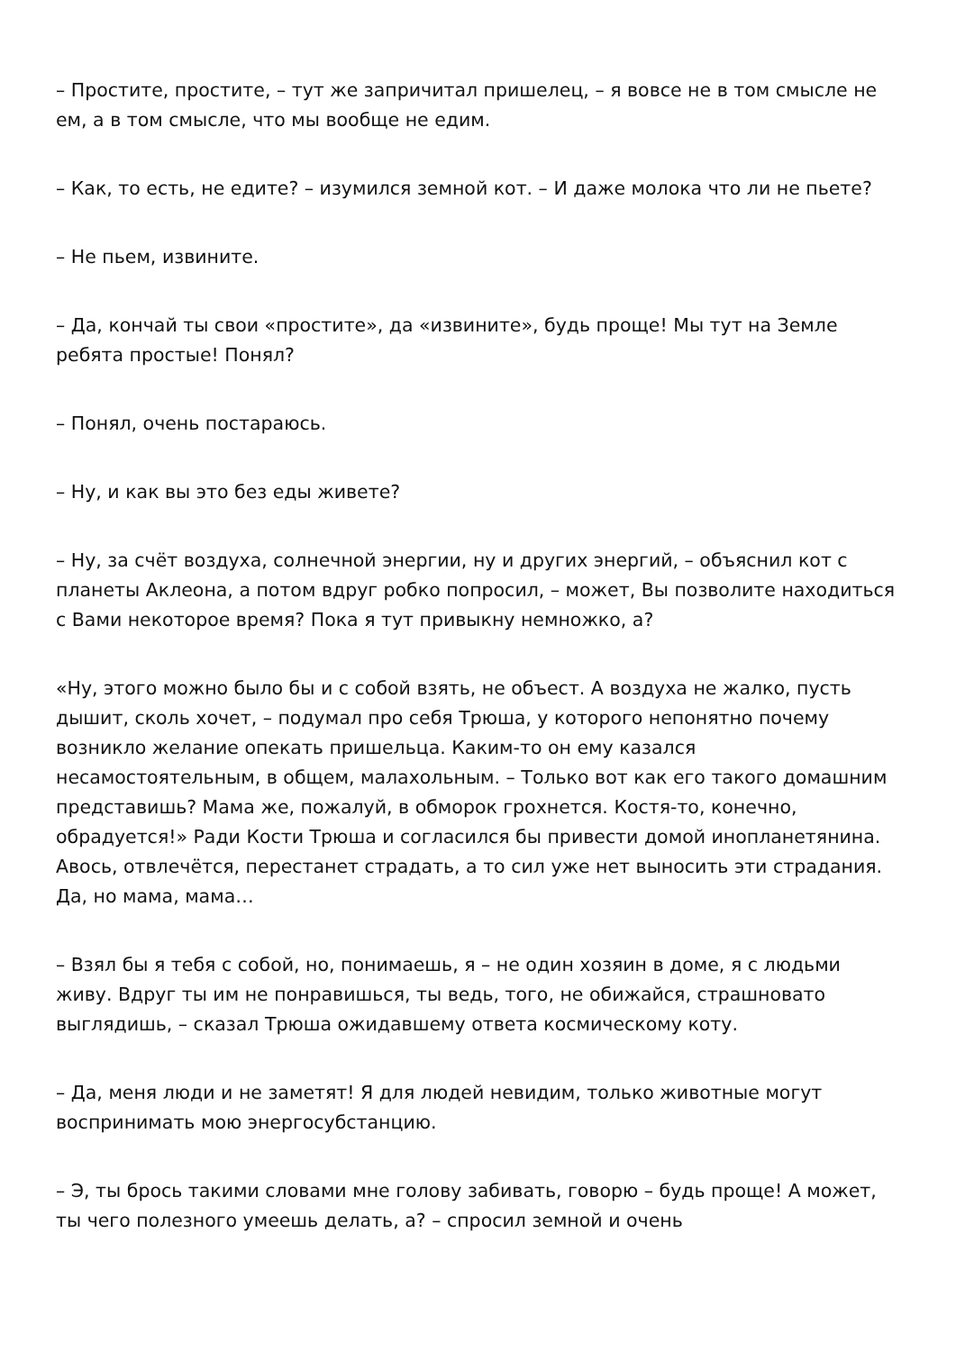– Простите, простите, – тут же запричитал пришелец, – я вовсе не в том смысле не ем, а в том смысле, что мы вообще не едим.
– Как, то есть, не едите? – изумился земной кот. – И даже молока что ли не пьете?
– Не пьем, извините.
– Да, кончай ты свои «простите», да «извините», будь проще! Мы тут на Земле ребята простые! Понял?
– Понял, очень постараюсь.
– Ну, и как вы это без еды живете?
– Ну, за счёт воздуха, солнечной энергии, ну и других энергий, – объяснил кот с планеты Аклеона, а потом вдруг робко попросил, – может, Вы позволите находиться с Вами некоторое время? Пока я тут привыкну немножко, а?
«Ну, этого можно было бы и с собой взять, не объест. А воздуха не жалко, пусть дышит, сколь хочет, – подумал про себя Трюша, у которого непонятно почему возникло желание опекать пришельца. Каким-то он ему казался несамостоятельным, в общем, малахольным. – Только вот как его такого домашним представишь? Мама же, пожалуй, в обморок грохнется. Костя-то, конечно, обрадуется!» Ради Кости Трюша и согласился бы привести домой инопланетянина. Авось, отвлечётся, перестанет страдать, а то сил уже нет выносить эти страдания. Да, но мама, мама…
– Взял бы я тебя с собой, но, понимаешь, я – не один хозяин в доме, я с людьми живу. Вдруг ты им не понравишься, ты ведь, того, не обижайся, страшновато выглядишь, – сказал Трюша ожидавшему ответа космическому коту.
– Да, меня люди и не заметят! Я для людей невидим, только животные могут воспринимать мою энергосубстанцию.
– Э, ты брось такими словами мне голову забивать, говорю – будь проще! А может, ты чего полезного умеешь делать, а? – спросил земной и очень